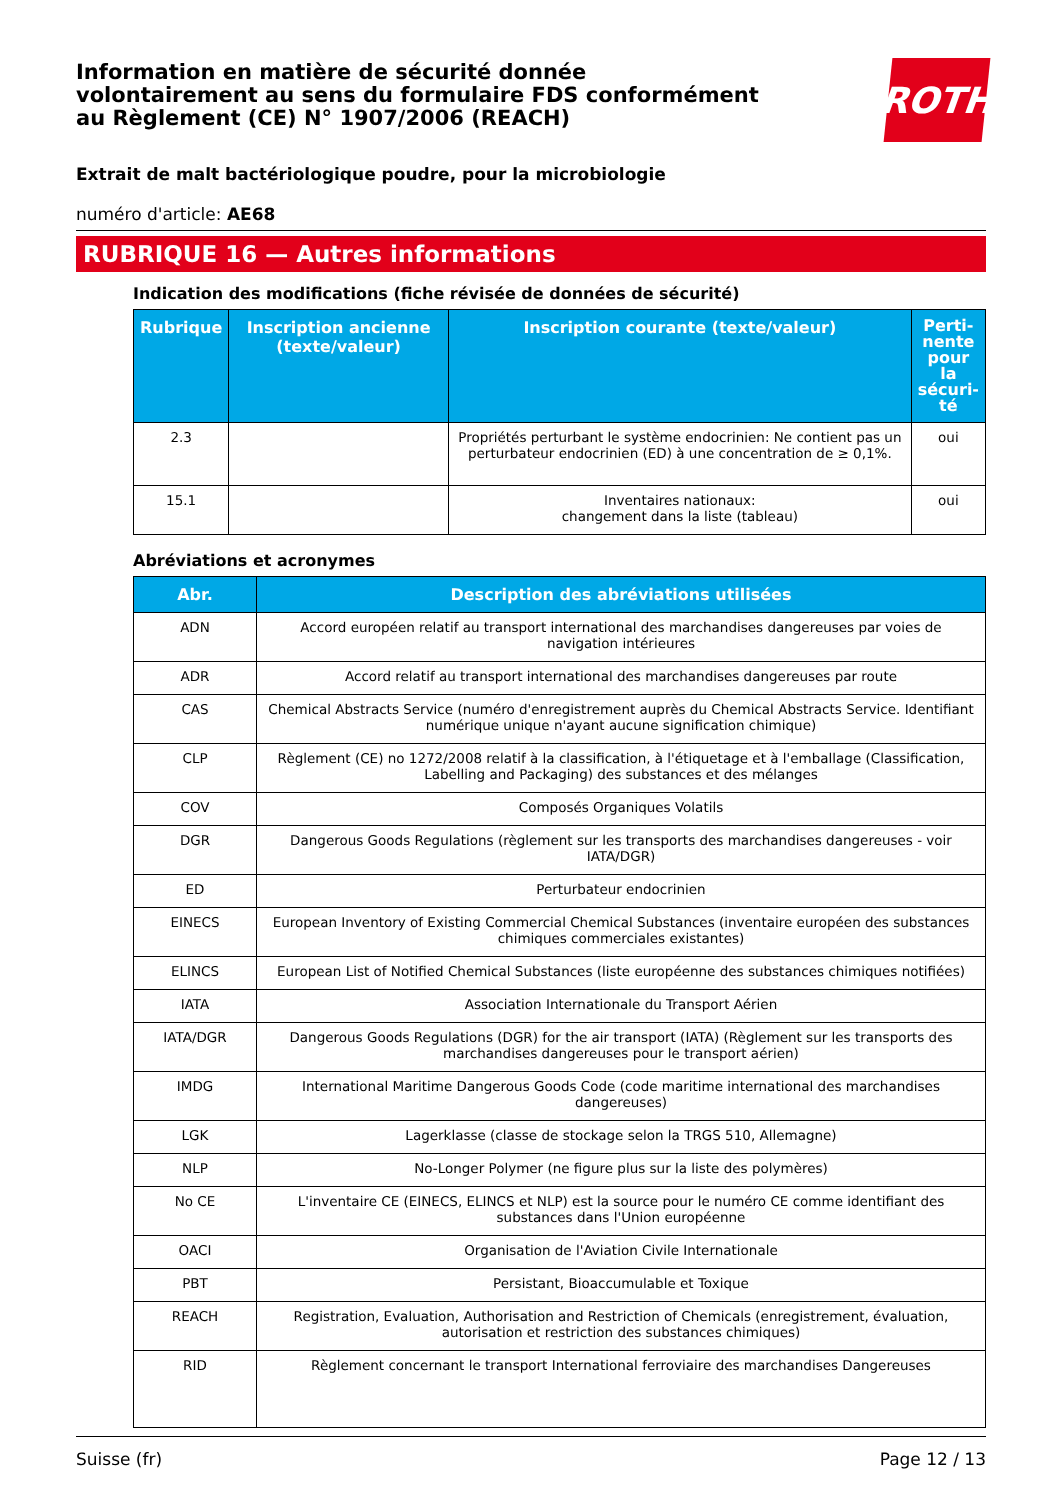Information en matière de sécurité donnée
volontairement au sens du formulaire FDS conformément
au Règlement (CE) N° 1907/2006 (REACH)
ROTH
Extrait de malt bactériologique poudre, pour la microbiologie
numéro d'article: AE68
RUBRIQUE 16 — Autres informations
Indication des modifications (fiche révisée de données de sécurité)
| Rubrique | Inscription ancienne (texte/valeur) | Inscription courante (texte/valeur) | Perti-nente pour la sécuri-té |
| --- | --- | --- | --- |
| 2.3 | | Propriétés perturbant le système endocrinien: Ne contient pas un perturbateur endocrinien (ED) à une concentration de ≥ 0,1%. | oui |
| 15.1 | | Inventaires nationaux: changement dans la liste (tableau) | oui |
Abréviations et acronymes
| Abr. | Description des abréviations utilisées |
| --- | --- |
| ADN | Accord européen relatif au transport international des marchandises dangereuses par voies de navigation intérieures |
| ADR | Accord relatif au transport international des marchandises dangereuses par route |
| CAS | Chemical Abstracts Service (numéro d'enregistrement auprès du Chemical Abstracts Service. Identifiant numérique unique n'ayant aucune signification chimique) |
| CLP | Règlement (CE) no 1272/2008 relatif à la classification, à l'étiquetage et à l'emballage (Classification, Labelling and Packaging) des substances et des mélanges |
| COV | Composés Organiques Volatils |
| DGR | Dangerous Goods Regulations (règlement sur les transports des marchandises dangereuses - voir IATA/DGR) |
| ED | Perturbateur endocrinien |
| EINECS | European Inventory of Existing Commercial Chemical Substances (inventaire européen des substances chimiques commerciales existantes) |
| ELINCS | European List of Notified Chemical Substances (liste européenne des substances chimiques notifiées) |
| IATA | Association Internationale du Transport Aérien |
| IATA/DGR | Dangerous Goods Regulations (DGR) for the air transport (IATA) (Règlement sur les transports des marchandises dangereuses pour le transport aérien) |
| IMDG | International Maritime Dangerous Goods Code (code maritime international des marchandises dangereuses) |
| LGK | Lagerklasse (classe de stockage selon la TRGS 510, Allemagne) |
| NLP | No-Longer Polymer (ne figure plus sur la liste des polymères) |
| No CE | L'inventaire CE (EINECS, ELINCS et NLP) est la source pour le numéro CE comme identifiant des substances dans l'Union européenne |
| OACI | Organisation de l'Aviation Civile Internationale |
| PBT | Persistant, Bioaccumulable et Toxique |
| REACH | Registration, Evaluation, Authorisation and Restriction of Chemicals (enregistrement, évaluation, autorisation et restriction des substances chimiques) |
| RID | Règlement concernant le transport International ferroviaire des marchandises Dangereuses |
Suisse (fr) Page 12 / 13